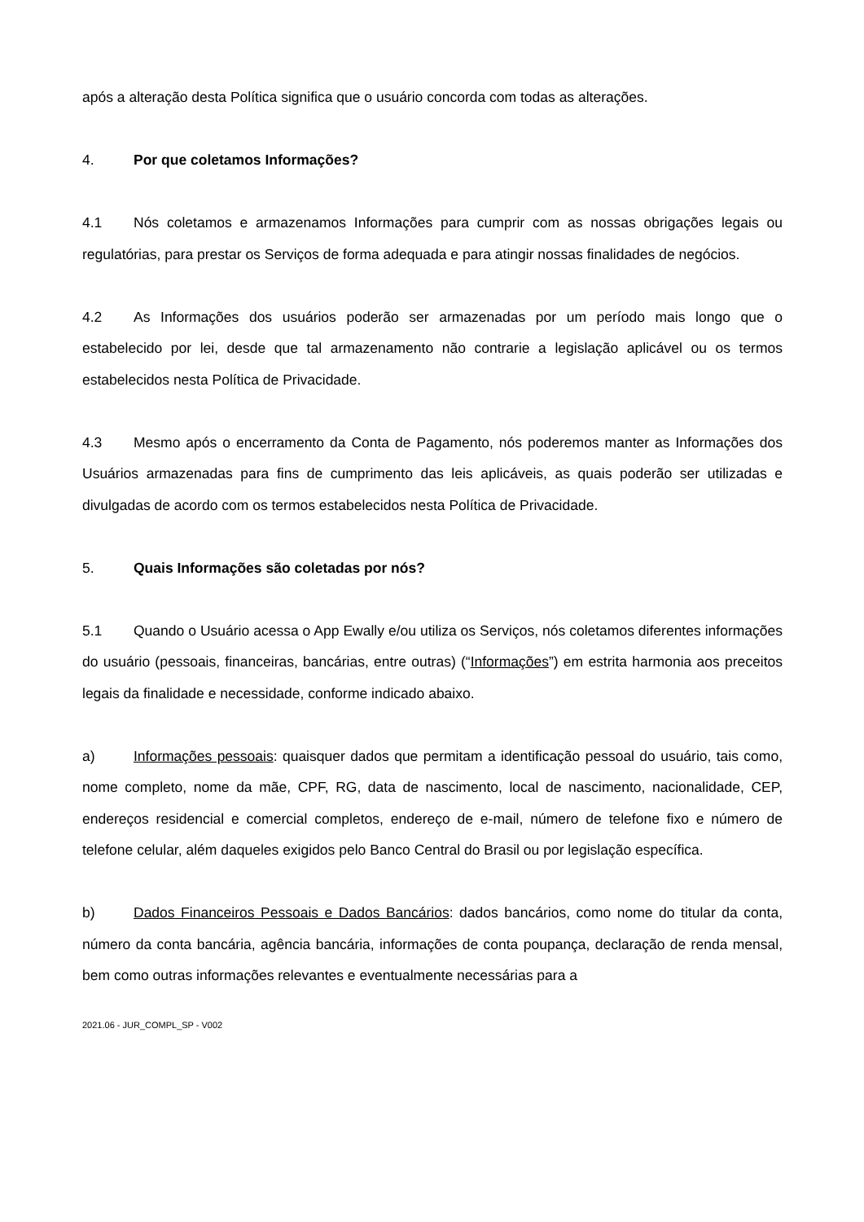após a alteração desta Política significa que o usuário concorda com todas as alterações.
4. Por que coletamos Informações?
4.1 Nós coletamos e armazenamos Informações para cumprir com as nossas obrigações legais ou regulatórias, para prestar os Serviços de forma adequada e para atingir nossas finalidades de negócios.
4.2 As Informações dos usuários poderão ser armazenadas por um período mais longo que o estabelecido por lei, desde que tal armazenamento não contrarie a legislação aplicável ou os termos estabelecidos nesta Política de Privacidade.
4.3 Mesmo após o encerramento da Conta de Pagamento, nós poderemos manter as Informações dos Usuários armazenadas para fins de cumprimento das leis aplicáveis, as quais poderão ser utilizadas e divulgadas de acordo com os termos estabelecidos nesta Política de Privacidade.
5. Quais Informações são coletadas por nós?
5.1 Quando o Usuário acessa o App Ewally e/ou utiliza os Serviços, nós coletamos diferentes informações do usuário (pessoais, financeiras, bancárias, entre outras) (“Informações”) em estrita harmonia aos preceitos legais da finalidade e necessidade, conforme indicado abaixo.
a) Informações pessoais: quaisquer dados que permitam a identificação pessoal do usuário, tais como, nome completo, nome da mãe, CPF, RG, data de nascimento, local de nascimento, nacionalidade, CEP, endereços residencial e comercial completos, endereço de e-mail, número de telefone fixo e número de telefone celular, além daqueles exigidos pelo Banco Central do Brasil ou por legislação específica.
b) Dados Financeiros Pessoais e Dados Bancários: dados bancários, como nome do titular da conta, número da conta bancária, agência bancária, informações de conta poupança, declaração de renda mensal, bem como outras informações relevantes e eventualmente necessárias para a
2021.06 - JUR_COMPL_SP - V002